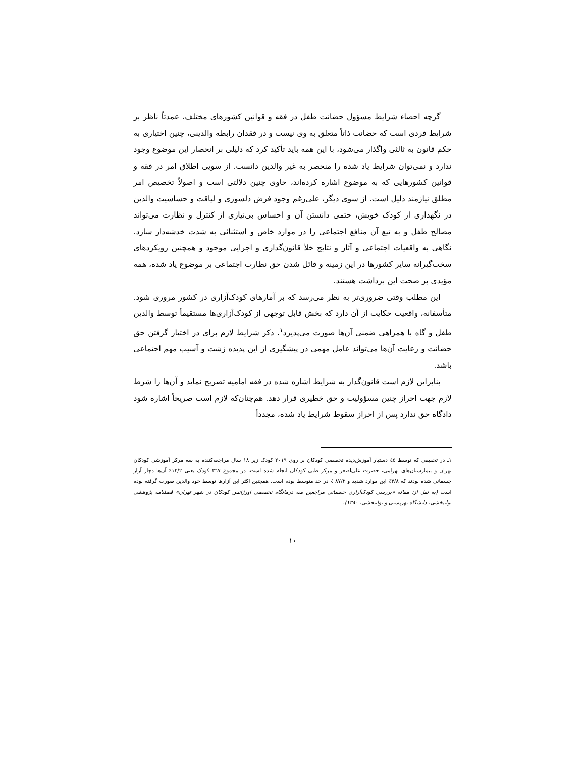گرچه احصاء شرایط مسؤول حضانت طفل در فقه و قوانین کشورهای مختلف، عمدتاً ناظر بر شرایط فردی است که حضانت ذاتاً متعلق به وی نیست و در فقدان رابطه والدینی، چنین اختیاری به حکم قانون به ثالثی واگذار می‌شود، با این همه باید تأکید کرد که دلیلی بر انحصار این موضوع وجود ندارد و نمی‌توان شرایط یاد شده را منحصر به غیر والدین دانست. از سویی اطلاق امر در فقه و قوانین کشورهایی که به موضوع اشاره کرده‌اند، حاوی چنین دلالتی است و اصولاً تخصیص امر مطلق نیازمند دلیل است. از سوی دیگر، علی‌رغم وجود فرض دلسوزی و لیاقت و حساسیت والدین در نگهداری از کودک خویش، حتمی دانستن آن و احساس بی‌نیازی از کنترل و نظارت می‌تواند مصالح طفل و به تبع آن منافع اجتماعی را در موارد خاص و استثنائی به شدت خدشه‌دار سازد. نگاهی به واقعیات اجتماعی و آثار و نتایج خلأ قانون‌گذاری و اجرایی موجود و همچنین رویکردهای سخت‌گیرانه سایر کشورها در این زمینه و قائل شدن حق نظارت اجتماعی بر موضوع یاد شده، همه مؤیدی بر صحت این برداشت هستند.
این مطلب وقتی ضروری‌تر به نظر می‌رسد که بر آمارهای کودک‌آزاری در کشور مروری شود. متأسفانه، واقعیت حکایت از آن دارد که بخش قابل توجهی از کودک‌آزاری‌ها مستقیماً توسط والدین طفل و گاه با همراهی ضمنی آن‌ها صورت می‌پذیرد<sup>۱</sup>. ذکر شرایط لازم برای در اختیار گرفتن حق حضانت و رعایت آن‌ها می‌تواند عامل مهمی در پیشگیری از این پدیده زشت و آسیب مهم اجتماعی باشد.
بنابراین لازم است قانون‌گذار به شرایط اشاره شده در فقه امامیه تصریح نماید و آن‌ها را شرط لازم جهت احراز چنین مسؤولیت و حق خطیری قرار دهد. هم‌چنان‌که لازم است صریحاً اشاره شود دادگاه حق ندارد پس از احراز سقوط شرایط یاد شده، مجدداً
۱ـ در تحقیقی که توسط ٤٥ دستیار آموزش‌دیده تخصصی کودکان بر روی ۲۰۱۹ کودک زیر ۱۸ سال مراجعه‌کننده به سه مرکز آموزشی کودکان تهران و بیمارستان‌های بهرامی، حضرت علی‌اصغر و مرکز طبی کودکان انجام شده است، در مجموع ۳٦۷ کودک یعنی ۱۲/۲٪ آن‌ها دچار آزار جسمانی شده بودند که ۳/۸٪ این موارد شدید و ۸۷/۲ ٪ در حد متوسط بوده است. همچنین اکثر این آزارها توسط خود والدین صورت گرفته بوده است (به نقل از: مقاله «بررسی کودک‌آزاری جسمانی مراجعین سه درمانگاه تخصصی اورژانس کودکان در شهر تهران» فصلنامه پژوهشی توانبخشی، دانشگاه بهزیستی و توانبخشی، ۱۳۸۰).
۱۰